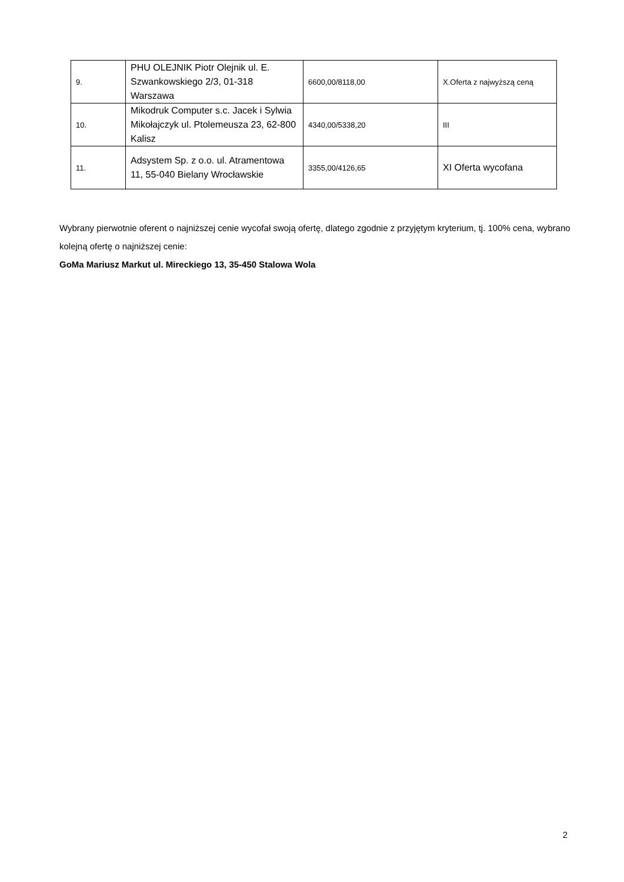| 9. | PHU OLEJNIK Piotr Olejnik ul. E. Szwankowskiego 2/3, 01-318 Warszawa | 6600,00/8118,00 | X.Oferta z najwyższą ceną |
| 10. | Mikodruk Computer s.c. Jacek i Sylwia Mikołajczyk ul. Ptolemeusza 23, 62-800 Kalisz | 4340,00/5338,20 | III |
| 11. | Adsystem Sp. z o.o. ul. Atramentowa 11, 55-040 Bielany Wrocławskie | 3355,00/4126,65 | XI Oferta wycofana |
Wybrany pierwotnie oferent o najniższej cenie wycofał swoją ofertę, dlatego zgodnie z przyjętym kryterium, tj. 100% cena, wybrano kolejną ofertę o najniższej cenie:
GoMa Mariusz Markut ul. Mireckiego 13, 35-450 Stalowa Wola
2